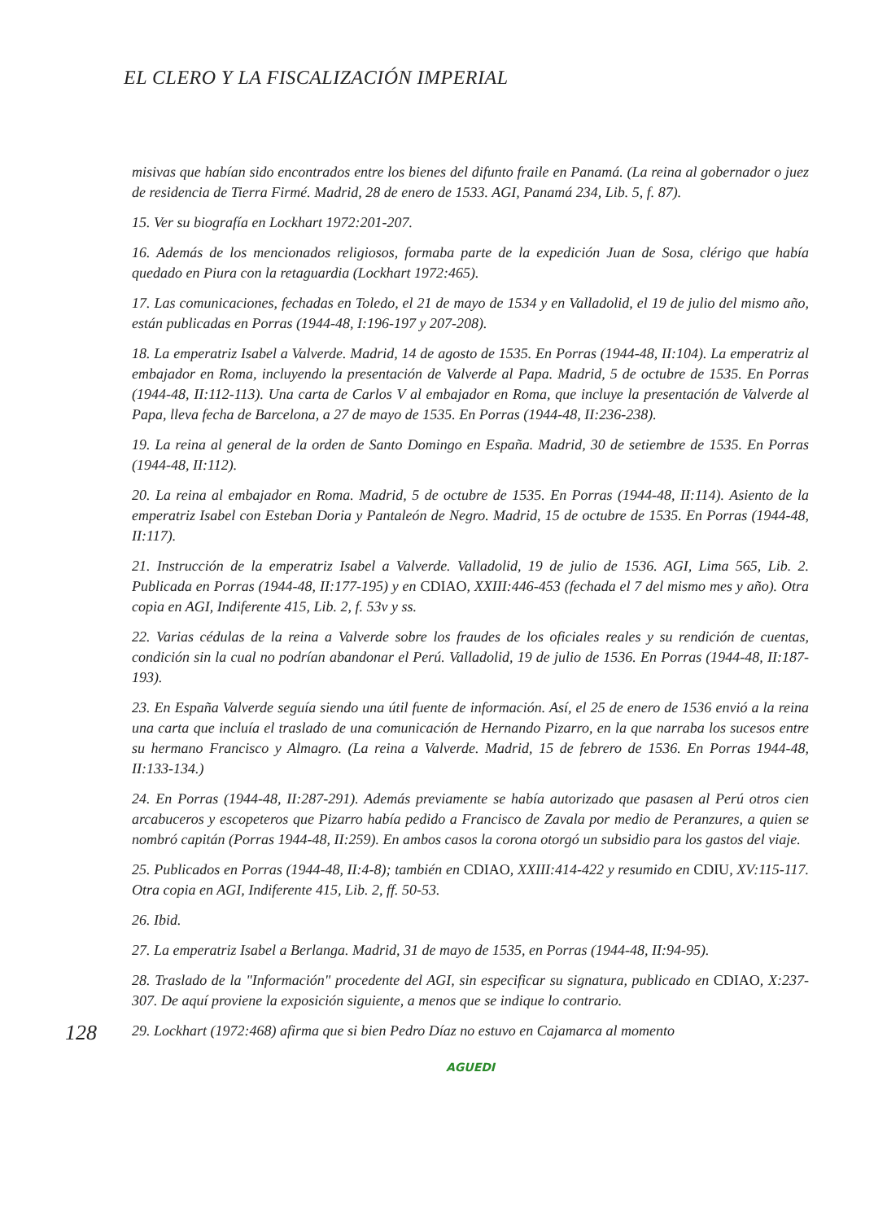EL CLERO Y LA FISCALIZACIÓN IMPERIAL
128
misivas que habían sido encontrados entre los bienes del difunto fraile en Panamá. (La reina al gobernador o juez de residencia de Tierra Firmé. Madrid, 28 de enero de 1533. AGI, Panamá 234, Lib. 5, f. 87).
15. Ver su biografía en Lockhart 1972:201-207.
16. Además de los mencionados religiosos, formaba parte de la expedición Juan de Sosa, clérigo que había quedado en Piura con la retaguardia (Lockhart 1972:465).
17. Las comunicaciones, fechadas en Toledo, el 21 de mayo de 1534 y en Valladolid, el 19 de julio del mismo año, están publicadas en Porras (1944-48, I:196-197 y 207-208).
18. La emperatriz Isabel a Valverde. Madrid, 14 de agosto de 1535. En Porras (1944-48, II:104). La emperatriz al embajador en Roma, incluyendo la presentación de Valverde al Papa. Madrid, 5 de octubre de 1535. En Porras (1944-48, II:112-113). Una carta de Carlos V al embajador en Roma, que incluye la presentación de Valverde al Papa, lleva fecha de Barcelona, a 27 de mayo de 1535. En Porras (1944-48, II:236-238).
19. La reina al general de la orden de Santo Domingo en España. Madrid, 30 de setiembre de 1535. En Porras (1944-48, II:112).
20. La reina al embajador en Roma. Madrid, 5 de octubre de 1535. En Porras (1944-48, II:114). Asiento de la emperatriz Isabel con Esteban Doria y Pantaleón de Negro. Madrid, 15 de octubre de 1535. En Porras (1944-48, II:117).
21. Instrucción de la emperatriz Isabel a Valverde. Valladolid, 19 de julio de 1536. AGI, Lima 565, Lib. 2. Publicada en Porras (1944-48, II:177-195) y en CDIAO, XXIII:446-453 (fechada el 7 del mismo mes y año). Otra copia en AGI, Indiferente 415, Lib. 2, f. 53v y ss.
22. Varias cédulas de la reina a Valverde sobre los fraudes de los oficiales reales y su rendición de cuentas, condición sin la cual no podrían abandonar el Perú. Valladolid, 19 de julio de 1536. En Porras (1944-48, II:187-193).
23. En España Valverde seguía siendo una útil fuente de información. Así, el 25 de enero de 1536 envió a la reina una carta que incluía el traslado de una comunicación de Hernando Pizarro, en la que narraba los sucesos entre su hermano Francisco y Almagro. (La reina a Valverde. Madrid, 15 de febrero de 1536. En Porras 1944-48, II:133-134.)
24. En Porras (1944-48, II:287-291). Además previamente se había autorizado que pasasen al Perú otros cien arcabuceros y escopeteros que Pizarro había pedido a Francisco de Zavala por medio de Peranzures, a quien se nombró capitán (Porras 1944-48, II:259). En ambos casos la corona otorgó un subsidio para los gastos del viaje.
25. Publicados en Porras (1944-48, II:4-8); también en CDIAO, XXIII:414-422 y resumido en CDIU, XV:115-117. Otra copia en AGI, Indiferente 415, Lib. 2, ff. 50-53.
26. Ibid.
27. La emperatriz Isabel a Berlanga. Madrid, 31 de mayo de 1535, en Porras (1944-48, II:94-95).
28. Traslado de la "Información" procedente del AGI, sin especificar su signatura, publicado en CDIAO, X:237-307. De aquí proviene la exposición siguiente, a menos que se indique lo contrario.
29. Lockhart (1972:468) afirma que si bien Pedro Díaz no estuvo en Cajamarca al momento
AGUEDI